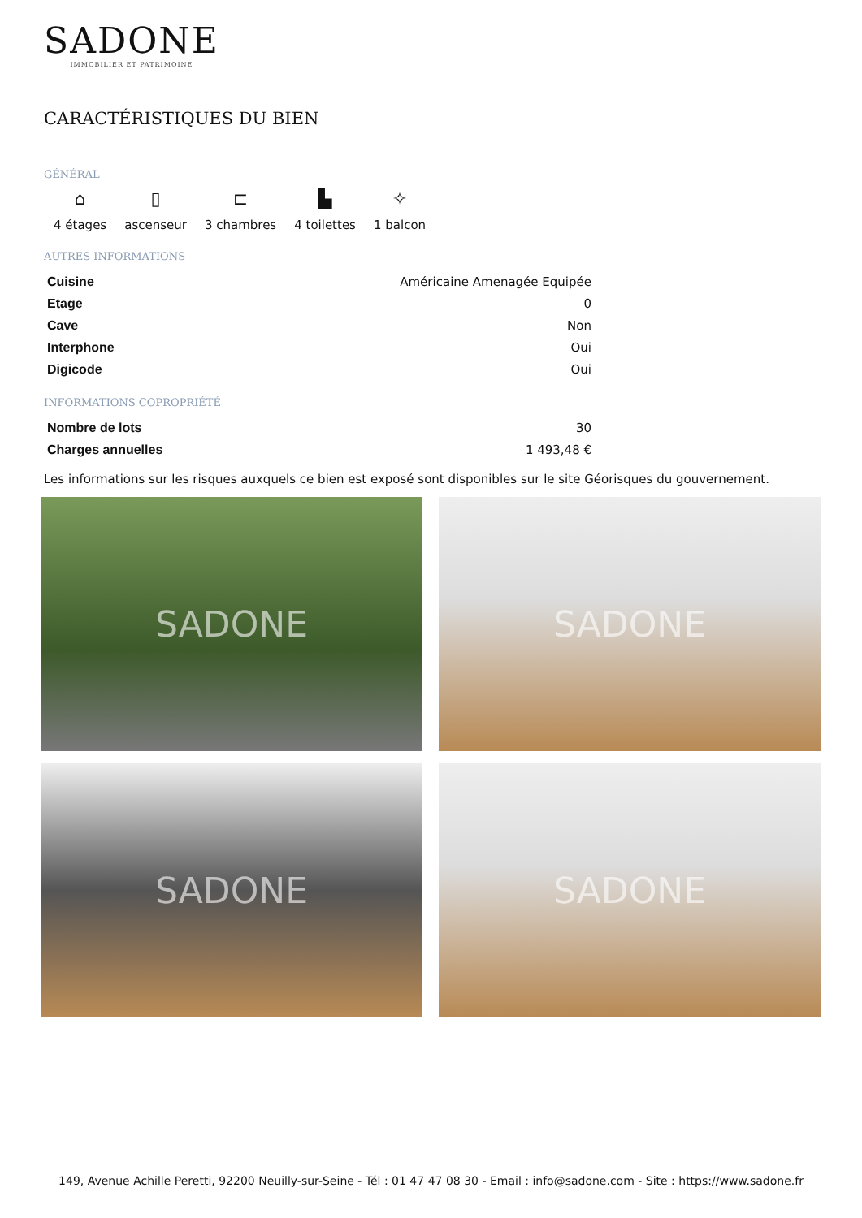SADONE
IMMOBILIER ET PATRIMOINE
CARACTÉRISTIQUES DU BIEN
GÉNÉRAL
⌂
4 étages
▯
ascenseur
⊏
3 chambres
▙
4 toilettes
✧
1 balcon
AUTRES INFORMATIONS
| Cuisine | Américaine Amenagée Equipée |
| Etage | 0 |
| Cave | Non |
| Interphone | Oui |
| Digicode | Oui |
INFORMATIONS COPROPRIÉTÉ
| Nombre de lots | 30 |
| Charges annuelles | 1 493,48 € |
Les informations sur les risques auxquels ce bien est exposé sont disponibles sur le site Géorisques du gouvernement.
SADONE
SADONE
SADONE
SADONE
149, Avenue Achille Peretti, 92200 Neuilly-sur-Seine - Tél : 01 47 47 08 30 - Email : info@sadone.com - Site : https://www.sadone.fr